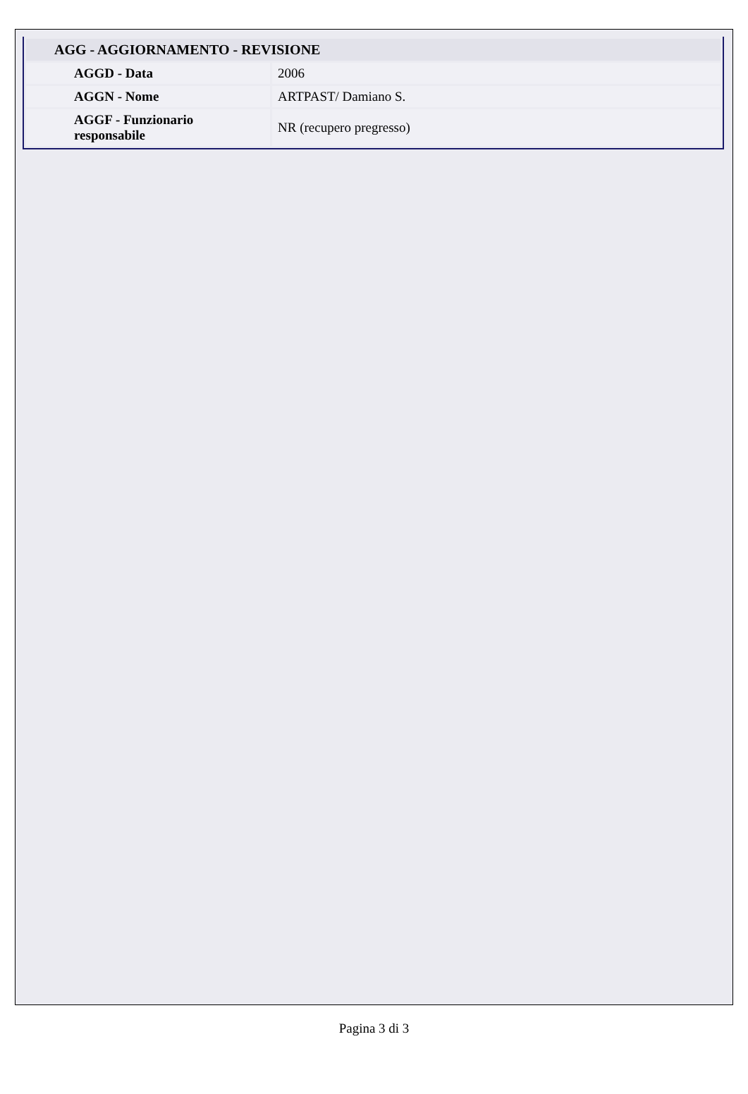| AGG - AGGIORNAMENTO - REVISIONE | |
| --- | --- |
| AGGD - Data | 2006 |
| AGGN - Nome | ARTPAST/ Damiano S. |
| AGGF - Funzionario responsabile | NR (recupero pregresso) |
Pagina 3 di 3